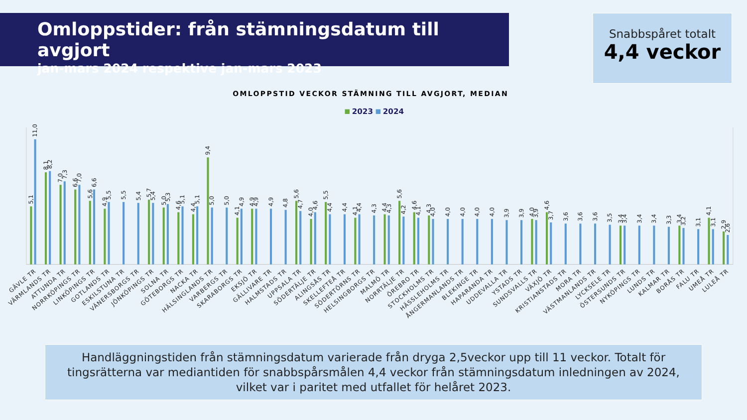Omloppstider: från stämningsdatum till avgjort
jan-mars 2024 respektive jan-mars 2023
Snabbspåret totalt
4,4 veckor
OMLOPPSTID VECKOR STÄMNING TILL AVGJORT, MEDIAN
2023
2024
5,1
11,0
GÄVLE TR
8,1
8,2
VÄRMLANDS TR
7,0
7,3
ATTUNDA TR
6,6
7,0
NORRKÖPINGS TR
5,6
6,6
LINKÖPINGS TR
4,9
5,5
GOTLANDS TR
5,5
ESKILSTUNA TR
5,4
VÄNERSBORGS TR
5,7
5,4
JÖNKÖPINGS TR
5,0
5,3
SOLNA TR
4,6
5,1
GÖTEBORGS TR
4,4
5,1
NACKA TR
9,4
5,0
HÄLSINGLANDS TR
5,0
VARBERGS TR
4,1
4,9
SKARABORGS TR
4,9
4,9
EKSJÖ TR
4,9
GÄLLIVARE TR
4,8
HALMSTADS TR
5,6
4,7
UPPSALA TR
4,0
4,6
SÖDERTÄLJE TR
5,5
4,4
ALINGSÅS TR
4,4
SKELLEFTEÅ TR
4,1
4,4
SÖDERTÖRNS TR
4,3
HELSINGBORGS TR
4,4
4,3
MALMÖ TR
5,6
4,2
NORRTÄLJE TR
4,6
4,1
ÖREBRO TR
4,3
4,0
STOCKHOLMS TR
4,0
HÄSSLEHOLMS TR
4,0
ÅNGERMANLANDS TR
4,0
BLEKINGE TR
4,0
HAPARANDA TR
3,9
UDDEVALLA TR
3,9
YSTADS TR
4,0
3,9
SUNDSVALLS TR
4,6
3,7
VÄXJÖ TR
3,6
KRISTIANSTADS TR
3,6
MORA TR
3,6
VÄSTMANLANDS TR
3,5
LYCKSELE TR
3,4
3,4
ÖSTERSUNDS TR
3,4
NYKÖPINGS TR
3,4
LUNDS TR
3,3
KALMAR TR
3,4
3,2
BORÅS TR
3,1
FALU TR
4,1
3,1
UMEÅ TR
2,9
2,6
LULEÅ TR
Handläggningstiden från stämningsdatum varierade från dryga 2,5veckor upp till 11 veckor. Totalt för tingsrätterna var mediantiden för snabbspårsmålen 4,4 veckor från stämningsdatum inledningen av 2024, vilket var i paritet med utfallet för helåret 2023.